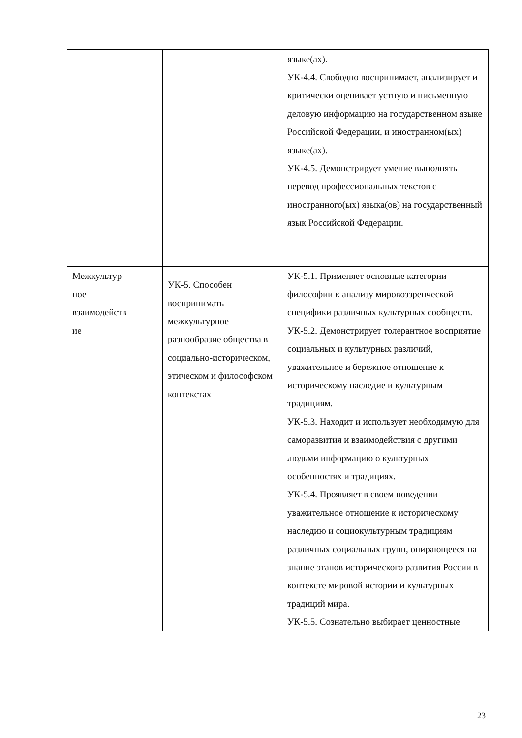| | | языке(ах). УК-4.4. Свободно воспринимает, анализирует и критически оценивает устную и письменную деловую информацию на государственном языке Российской Федерации, и иностранном(ых) языке(ах). УК-4.5. Демонстрирует умение выполнять перевод профессиональных текстов с иностранного(ых) языка(ов) на государственный язык Российской Федерации. |
| Межкультур ное взаимодейств ие | УК-5. Способен воспринимать межкультурное разнообразие общества в социально-историческом, этическом и философском контекстах | УК-5.1. Применяет основные категории философии к анализу мировоззренческой специфики различных культурных сообществ. УК-5.2. Демонстрирует толерантное восприятие социальных и культурных различий, уважительное и бережное отношение к историческому наследие и культурным традициям. УК-5.3. Находит и использует необходимую для саморазвития и взаимодействия с другими людьми информацию о культурных особенностях и традициях. УК-5.4. Проявляет в своём поведении уважительное отношение к историческому наследию и социокультурным традициям различных социальных групп, опирающееся на знание этапов исторического развития России в контексте мировой истории и культурных традиций мира. УК-5.5. Сознательно выбирает ценностные |
23